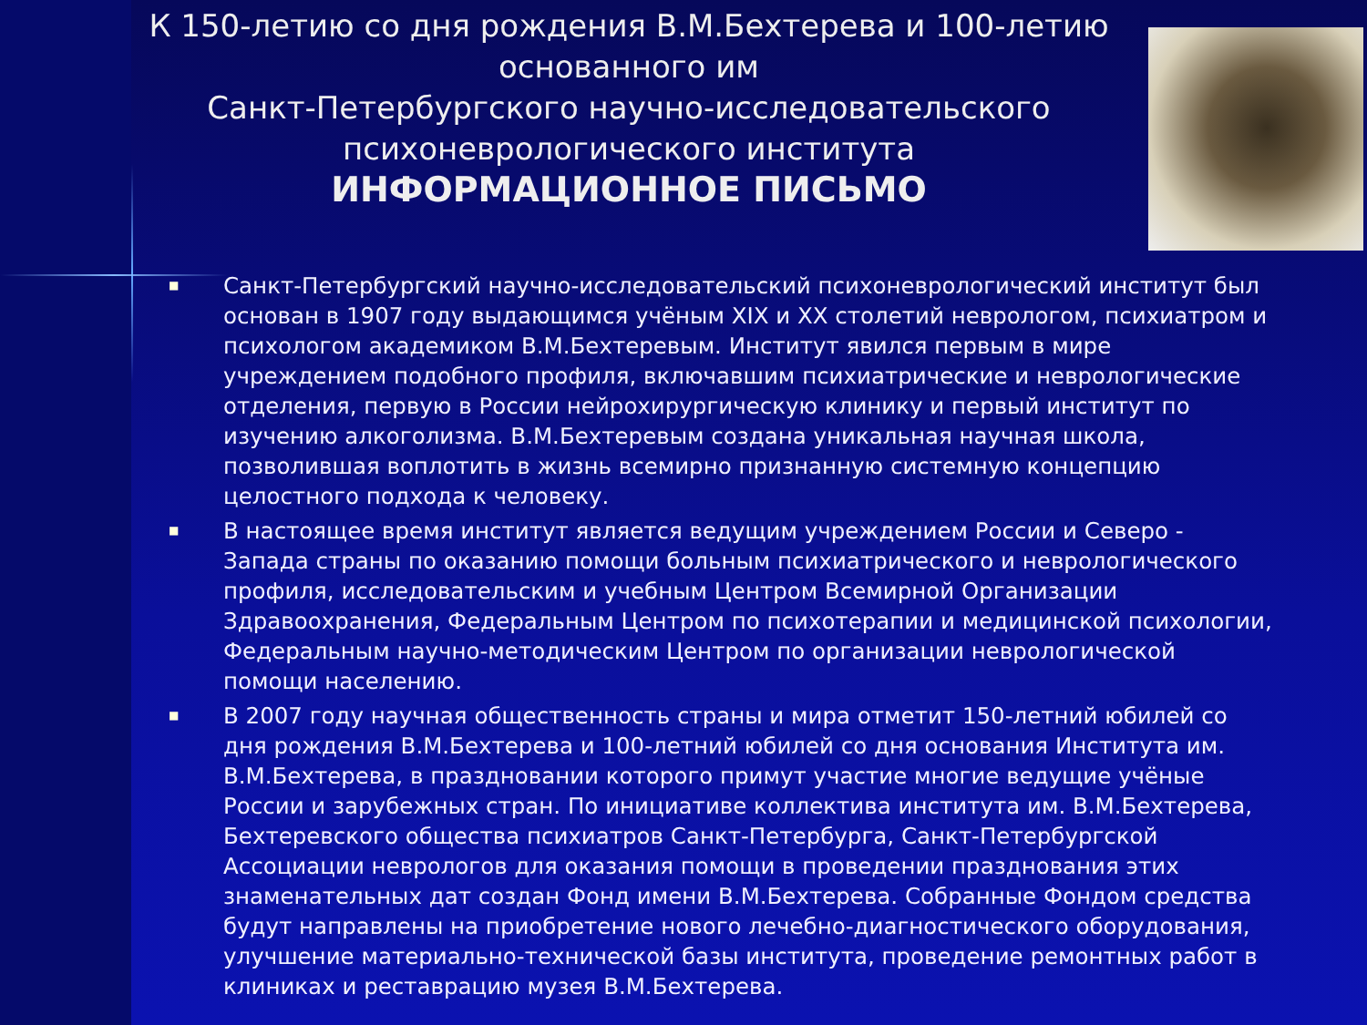К 150-летию со дня рождения В.М.Бехтерева и 100-летию основанного им
Санкт-Петербургского научно-исследовательского психоневрологического института
ИНФОРМАЦИОННОЕ ПИСЬМО
■ Санкт-Петербургский научно-исследовательский психоневрологический институт был основан в 1907 году выдающимся учёным XIX и XX столетий неврологом, психиатром и психологом академиком В.М.Бехтеревым. Институт явился первым в мире учреждением подобного профиля, включавшим психиатрические и неврологические отделения, первую в России нейрохирургическую клинику и первый институт по изучению алкоголизма. В.М.Бехтеревым создана уникальная научная школа, позволившая воплотить в жизнь всемирно признанную системную концепцию целостного подхода к человеку.
■ В настоящее время институт является ведущим учреждением России и Северо - Запада страны по оказанию помощи больным психиатрического и неврологического профиля, исследовательским и учебным Центром Всемирной Организации Здравоохранения, Федеральным Центром по психотерапии и медицинской психологии, Федеральным научно-методическим Центром по организации неврологической помощи населению.
■ В 2007 году научная общественность страны и мира отметит 150-летний юбилей со дня рождения В.М.Бехтерева и 100-летний юбилей со дня основания Института им. В.М.Бехтерева, в праздновании которого примут участие многие ведущие учёные России и зарубежных стран. По инициативе коллектива института им. В.М.Бехтерева, Бехтеревского общества психиатров Санкт-Петербурга, Санкт-Петербургской Ассоциации неврологов для оказания помощи в проведении празднования этих знаменательных дат создан Фонд имени В.М.Бехтерева. Собранные Фондом средства будут направлены на приобретение нового лечебно-диагностического оборудования, улучшение материально-технической базы института, проведение ремонтных работ в клиниках и реставрацию музея В.М.Бехтерева.